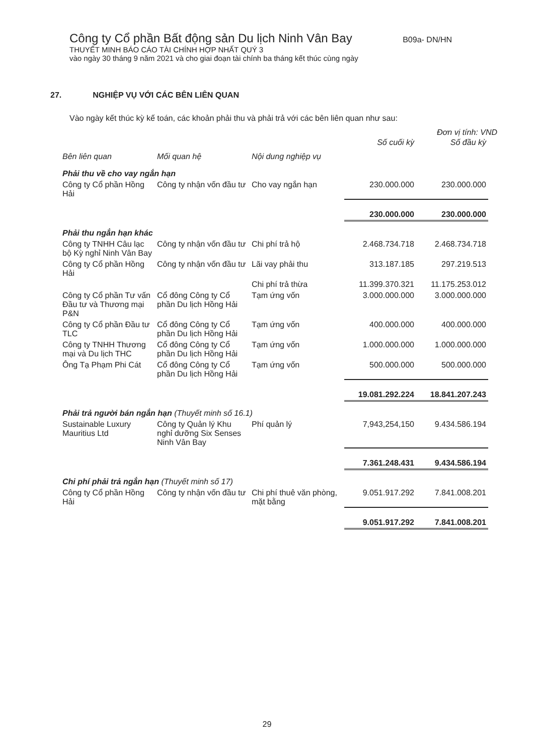Công ty Cổ phần Bất động sản Du lịch Ninh Vân Bay B09a- DN/HN
THUYẾT MINH BÁO CÁO TÀI CHÍNH HỢP NHẤT QUÝ 3
vào ngày 30 tháng 9 năm 2021 và cho giai đoạn tài chính ba tháng kết thúc cùng ngày
27. NGHIỆP VỤ VỚI CÁC BÊN LIÊN QUAN
Vào ngày kết thúc kỳ kế toán, các khoản phải thu và phải trả với các bên liên quan như sau:
Đơn vị tính: VND
| Bên liên quan | Mối quan hệ | Nội dung nghiệp vụ | Số cuối kỳ | Số đầu kỳ |
| --- | --- | --- | --- | --- |
| Phải thu về cho vay ngắn hạn | | | | |
| Công ty Cổ phần Hồng Hải | Công ty nhận vốn đầu tư | Cho vay ngắn hạn | 230.000.000 | 230.000.000 |
| | | | 230.000.000 | 230.000.000 |
| Phải thu ngắn hạn khác | | | | |
| Công ty TNHH Câu lạc bộ Kỳ nghỉ Ninh Vân Bay | Công ty nhận vốn đầu tư | Chi phí trả hộ | 2.468.734.718 | 2.468.734.718 |
| Công ty Cổ phần Hồng Hải | Công ty nhận vốn đầu tư | Lãi vay phải thu | 313.187.185 | 297.219.513 |
| | | Chi phí trả thừa | 11.399.370.321 | 11.175.253.012 |
| Công ty Cổ phần Tư vấn Đầu tư và Thương mại P&N | Cổ đông Công ty Cổ phần Du lịch Hồng Hải | Tạm ứng vốn | 3.000.000.000 | 3.000.000.000 |
| Công ty Cổ phần Đầu tư TLC | Cổ đông Công ty Cổ phần Du lịch Hồng Hải | Tạm ứng vốn | 400.000.000 | 400.000.000 |
| Công ty TNHH Thương mại và Du lịch THC | Cổ đông Công ty Cổ phần Du lịch Hồng Hải | Tạm ứng vốn | 1.000.000.000 | 1.000.000.000 |
| Ông Tạ Phạm Phi Cát | Cổ đông Công ty Cổ phần Du lịch Hồng Hải | Tạm ứng vốn | 500.000.000 | 500.000.000 |
| | | | 19.081.292.224 | 18.841.207.243 |
| Phải trả người bán ngắn hạn (Thuyết minh số 16.1) | | | | |
| Sustainable Luxury Mauritius Ltd | Công ty Quản lý Khu nghỉ dưỡng Six Senses Ninh Vân Bay | Phí quản lý | 7,943,254,150 | 9.434.586.194 |
| | | | 7.361.248.431 | 9.434.586.194 |
| Chi phí phải trả ngắn hạn (Thuyết minh số 17) | | | | |
| Công ty Cổ phần Hồng Hải | Công ty nhận vốn đầu tư | Chi phí thuê văn phòng, mặt bằng | 9.051.917.292 | 7.841.008.201 |
| | | | 9.051.917.292 | 7.841.008.201 |
29